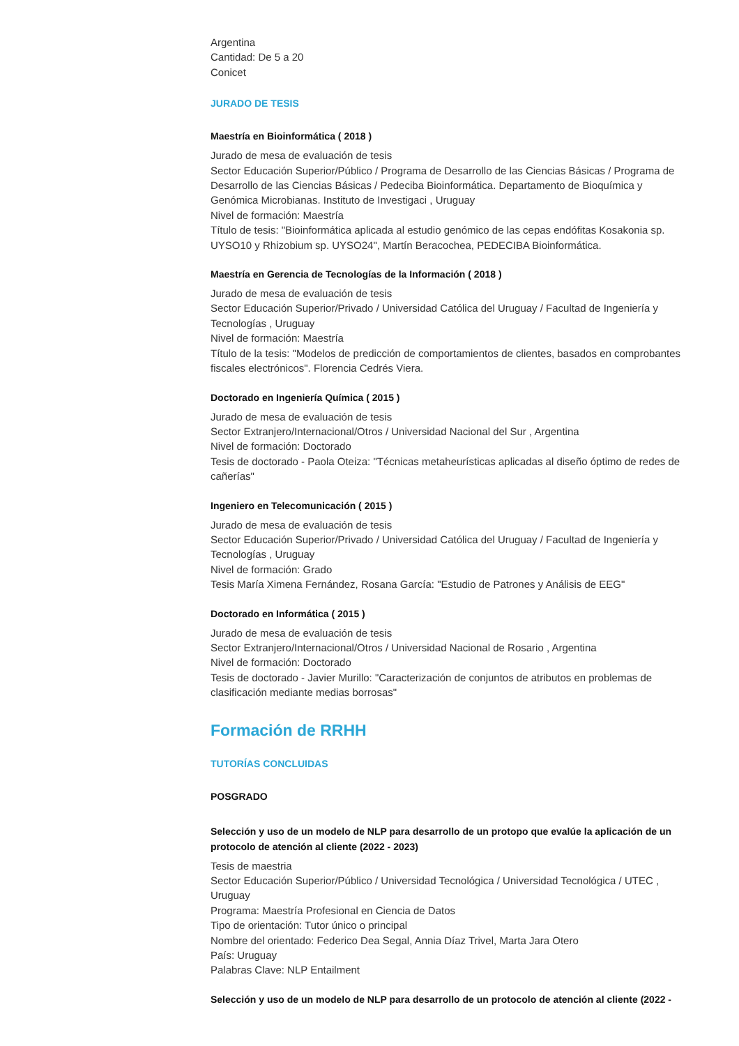Argentina
Cantidad: De 5 a 20
Conicet
JURADO DE TESIS
Maestría en Bioinformática ( 2018 )
Jurado de mesa de evaluación de tesis
Sector Educación Superior/Público / Programa de Desarrollo de las Ciencias Básicas / Programa de Desarrollo de las Ciencias Básicas / Pedeciba Bioinformática. Departamento de Bioquímica y Genómica Microbianas. Instituto de Investigaci , Uruguay
Nivel de formación: Maestría
Título de tesis: "Bioinformática aplicada al estudio genómico de las cepas endófitas Kosakonia sp. UYSO10 y Rhizobium sp. UYSO24", Martín Beracochea, PEDECIBA Bioinformática.
Maestría en Gerencia de Tecnologías de la Información ( 2018 )
Jurado de mesa de evaluación de tesis
Sector Educación Superior/Privado / Universidad Católica del Uruguay / Facultad de Ingeniería y Tecnologías , Uruguay
Nivel de formación: Maestría
Título de la tesis: "Modelos de predicción de comportamientos de clientes, basados en comprobantes fiscales electrónicos". Florencia Cedrés Viera.
Doctorado en Ingeniería Química ( 2015 )
Jurado de mesa de evaluación de tesis
Sector Extranjero/Internacional/Otros / Universidad Nacional del Sur , Argentina
Nivel de formación: Doctorado
Tesis de doctorado - Paola Oteiza: "Técnicas metaheurísticas aplicadas al diseño óptimo de redes de cañerías"
Ingeniero en Telecomunicación ( 2015 )
Jurado de mesa de evaluación de tesis
Sector Educación Superior/Privado / Universidad Católica del Uruguay / Facultad de Ingeniería y Tecnologías , Uruguay
Nivel de formación: Grado
Tesis María Ximena Fernández, Rosana García: "Estudio de Patrones y Análisis de EEG"
Doctorado en Informática ( 2015 )
Jurado de mesa de evaluación de tesis
Sector Extranjero/Internacional/Otros / Universidad Nacional de Rosario , Argentina
Nivel de formación: Doctorado
Tesis de doctorado - Javier Murillo: "Caracterización de conjuntos de atributos en problemas de clasificación mediante medias borrosas"
Formación de RRHH
TUTORÍAS CONCLUIDAS
POSGRADO
Selección y uso de un modelo de NLP para desarrollo de un protopo que evalúe la aplicación de un protocolo de atención al cliente (2022 - 2023)
Tesis de maestria
Sector Educación Superior/Público / Universidad Tecnológica / Universidad Tecnológica / UTEC , Uruguay
Programa: Maestría Profesional en Ciencia de Datos
Tipo de orientación: Tutor único o principal
Nombre del orientado: Federico Dea Segal, Annia Díaz Trivel, Marta Jara Otero
País: Uruguay
Palabras Clave: NLP Entailment
Selección y uso de un modelo de NLP para desarrollo de un protocolo de atención al cliente (2022 -